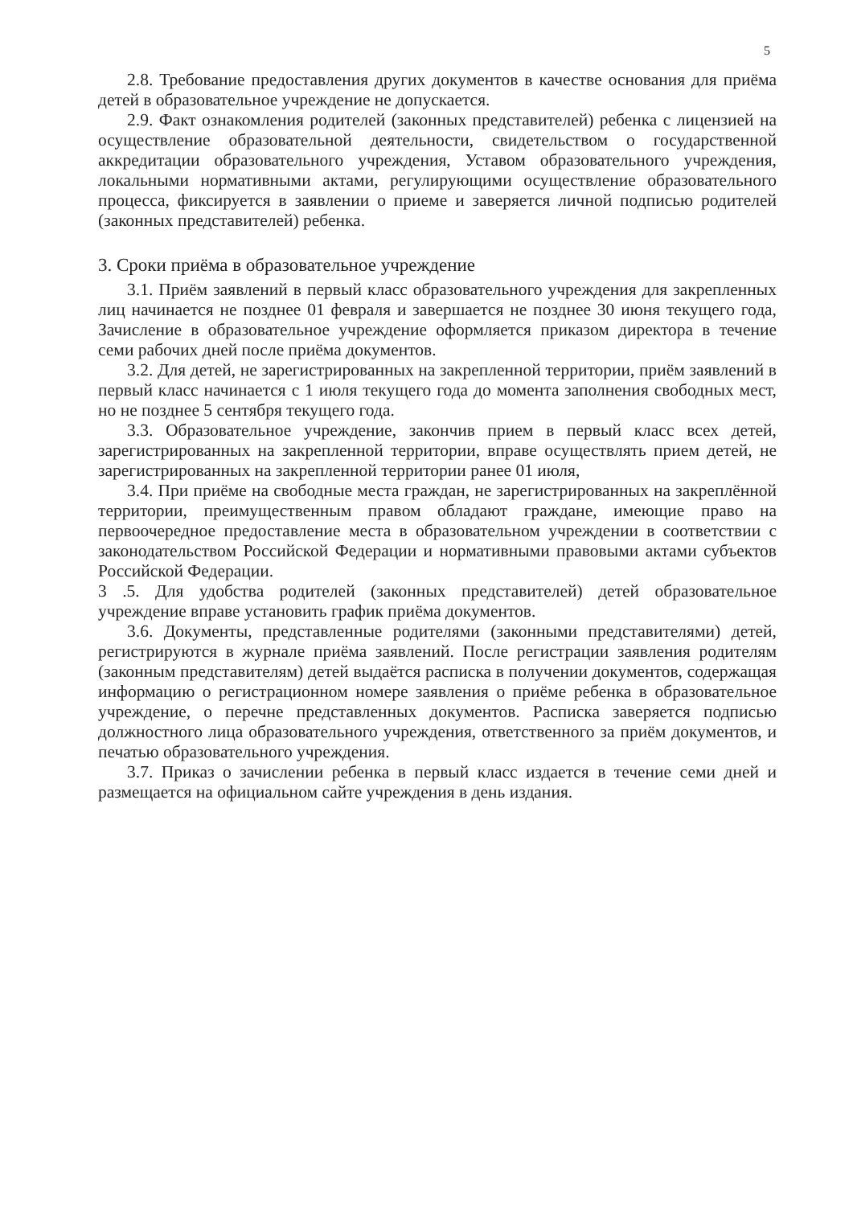5
2.8. Требование предоставления других документов в качестве основания для приёма детей в образовательное учреждение не допускается.
2.9. Факт ознакомления родителей (законных представителей) ребенка с лицензией на осуществление образовательной деятельности, свидетельством о государственной аккредитации образовательного учреждения, Уставом образовательного учреждения, локальными нормативными актами, регулирующими осуществление образовательного процесса, фиксируется в заявлении о приеме и заверяется личной подписью родителей (законных представителей) ребенка.
3. Сроки приёма в образовательное учреждение
3.1. Приём заявлений в первый класс образовательного учреждения для закрепленных лиц начинается не позднее 01 февраля и завершается не позднее 30 июня текущего года, Зачисление в образовательное учреждение оформляется приказом директора в течение семи рабочих дней после приёма документов.
3.2. Для детей, не зарегистрированных на закрепленной территории, приём заявлений в первый класс начинается с 1 июля текущего года до момента заполнения свободных мест, но не позднее 5 сентября текущего года.
3.3. Образовательное учреждение, закончив прием в первый класс всех детей, зарегистрированных на закрепленной территории, вправе осуществлять прием детей, не зарегистрированных на закрепленной территории ранее 01 июля,
3.4. При приёме на свободные места граждан, не зарегистрированных на закреплённой территории, преимущественным правом обладают граждане, имеющие право на первоочередное предоставление места в образовательном учреждении в соответствии с законодательством Российской Федерации и нормативными правовыми актами субъектов Российской Федерации.
3 .5. Для удобства родителей (законных представителей) детей образовательное учреждение вправе установить график приёма документов.
3.6. Документы, представленные родителями (законными представителями) детей, регистрируются в журнале приёма заявлений. После регистрации заявления родителям (законным представителям) детей выдаётся расписка в получении документов, содержащая информацию о регистрационном номере заявления о приёме ребенка в образовательное учреждение, о перечне представленных документов. Расписка заверяется подписью должностного лица образовательного учреждения, ответственного за приём документов, и печатью образовательного учреждения.
3.7. Приказ о зачислении ребенка в первый класс издается в течение семи дней и размещается на официальном сайте учреждения в день издания.